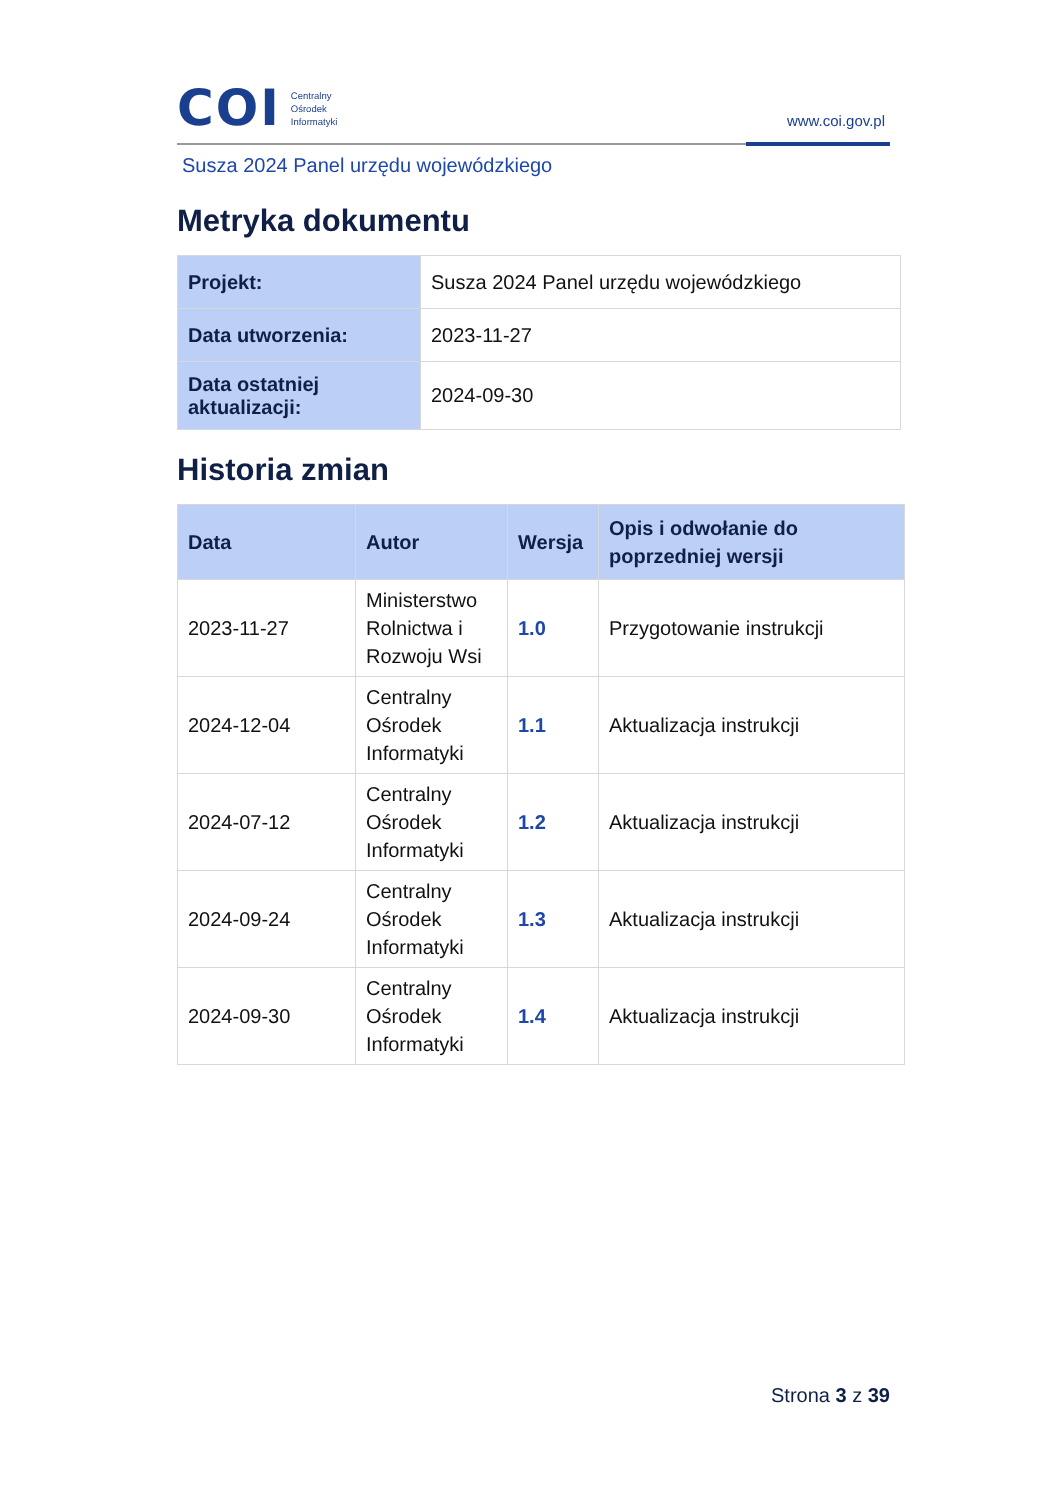COI
Centralny
Ośrodek
Informatyki
www.coi.gov.pl
Susza 2024 Panel urzędu wojewódzkiego
Metryka dokumentu
| Projekt: | Susza 2024 Panel urzędu wojewódzkiego |
| Data utworzenia: | 2023-11-27 |
| Data ostatniej aktualizacji: | 2024-09-30 |
Historia zmian
| Data | Autor | Wersja | Opis i odwołanie do poprzedniej wersji |
| --- | --- | --- | --- |
| 2023-11-27 | Ministerstwo Rolnictwa i Rozwoju Wsi | 1.0 | Przygotowanie instrukcji |
| 2024-12-04 | Centralny Ośrodek Informatyki | 1.1 | Aktualizacja instrukcji |
| 2024-07-12 | Centralny Ośrodek Informatyki | 1.2 | Aktualizacja instrukcji |
| 2024-09-24 | Centralny Ośrodek Informatyki | 1.3 | Aktualizacja instrukcji |
| 2024-09-30 | Centralny Ośrodek Informatyki | 1.4 | Aktualizacja instrukcji |
Strona 3 z 39